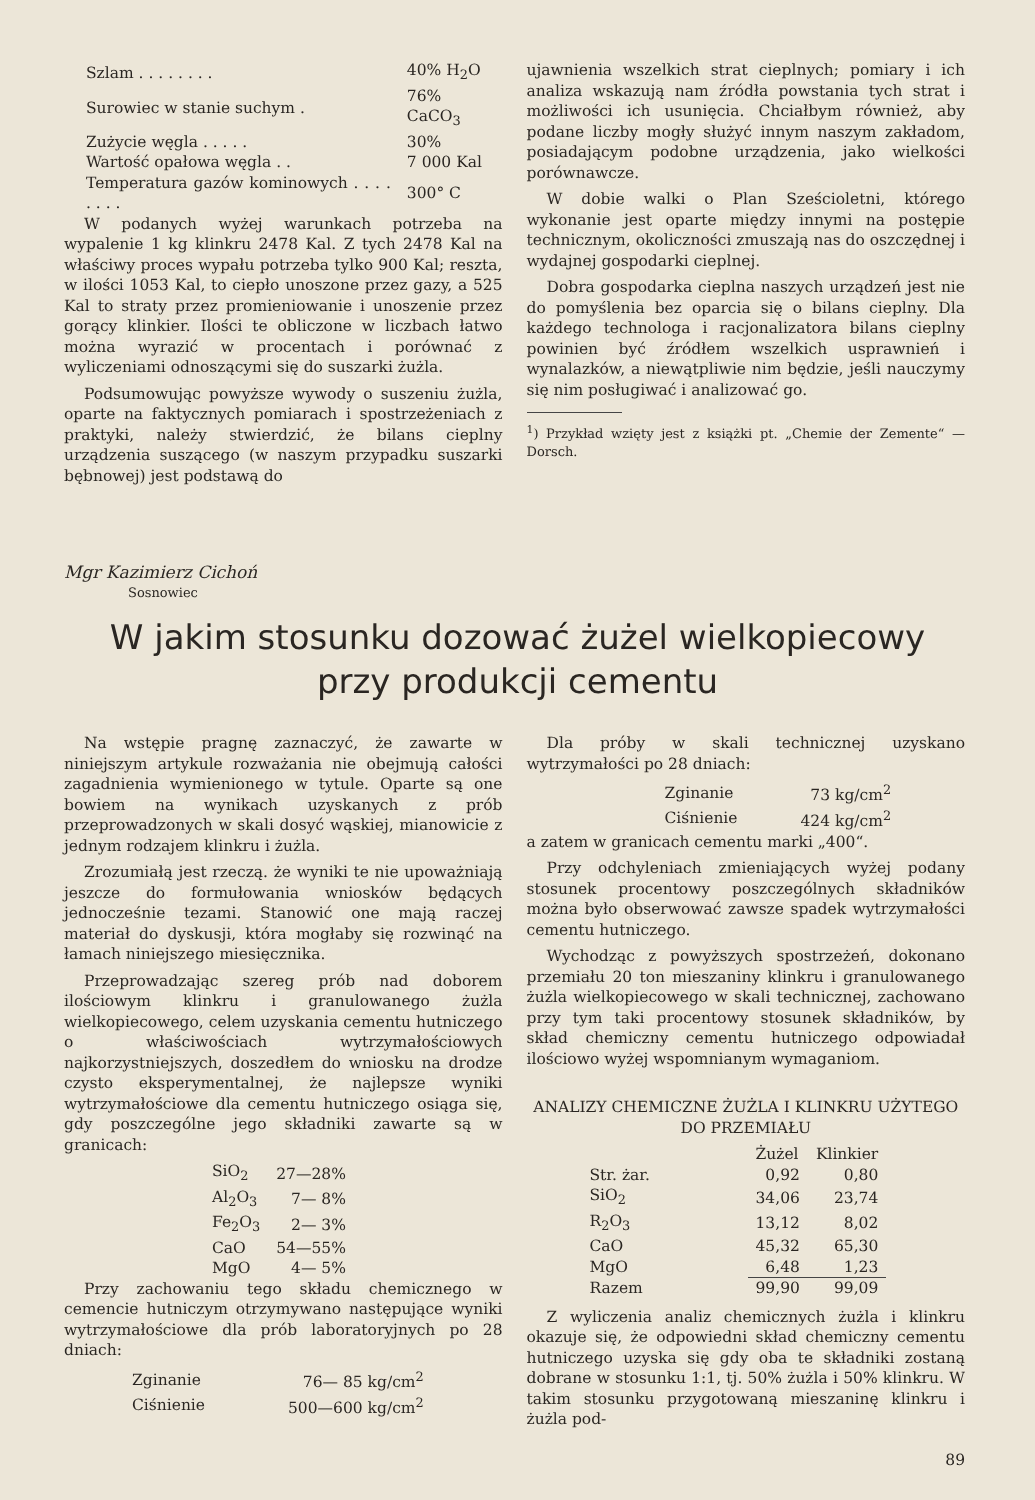| Szlam . . . . . . . . | 40% H<sub>2</sub>O |
| Surowiec w stanie suchym . | 76% CaCO<sub>3</sub> |
| Zużycie węgla . . . . . | 30% |
| Wartość opałowa węgla . . | 7 000 Kal |
| Temperatura gazów kominowych . . . . . . . . | 300° C |
W podanych wyżej warunkach potrzeba na wypalenie 1 kg klinkru 2478 Kal. Z tych 2478 Kal na właściwy proces wypału potrzeba tylko 900 Kal; reszta, w ilości 1053 Kal, to ciepło unoszone przez gazy, a 525 Kal to straty przez promieniowanie i unoszenie przez gorący klinkier. Ilości te obliczone w liczbach łatwo można wyrazić w procentach i porównać z wyliczeniami odnoszącymi się do suszarki żużla.
Podsumowując powyższe wywody o suszeniu żużla, oparte na faktycznych pomiarach i spostrzeżeniach z praktyki, należy stwierdzić, że bilans cieplny urządzenia suszącego (w naszym przypadku suszarki bębnowej) jest podstawą do
ujawnienia wszelkich strat cieplnych; pomiary i ich analiza wskazują nam źródła powstania tych strat i możliwości ich usunięcia. Chciałbym również, aby podane liczby mogły służyć innym naszym zakładom, posiadającym podobne urządzenia, jako wielkości porównawcze.
W dobie walki o Plan Sześcioletni, którego wykonanie jest oparte między innymi na postępie technicznym, okoliczności zmuszają nas do oszczędnej i wydajnej gospodarki cieplnej.
Dobra gospodarka cieplna naszych urządzeń jest nie do pomyślenia bez oparcia się o bilans cieplny. Dla każdego technologa i racjonalizatora bilans cieplny powinien być źródłem wszelkich usprawnień i wynalazków, a niewątpliwie nim będzie, jeśli nauczymy się nim posługiwać i analizować go.
<sup>1</sup>) Przykład wzięty jest z książki pt. „Chemie der Zemente“ — Dorsch.
Mgr Kazimierz Cichoń
Sosnowiec
W jakim stosunku dozować żużel wielkopiecowy
przy produkcji cementu
Na wstępie pragnę zaznaczyć, że zawarte w niniejszym artykule rozważania nie obejmują całości zagadnienia wymienionego w tytule. Oparte są one bowiem na wynikach uzyskanych z prób przeprowadzonych w skali dosyć wąskiej, mianowicie z jednym rodzajem klinkru i żużla.
Zrozumiałą jest rzeczą. że wyniki te nie upoważniają jeszcze do formułowania wniosków będących jednocześnie tezami. Stanowić one mają raczej materiał do dyskusji, która mogłaby się rozwinąć na łamach niniejszego miesięcznika.
Przeprowadzając szereg prób nad doborem ilościowym klinkru i granulowanego żużla wielkopiecowego, celem uzyskania cementu hutniczego o właściwościach wytrzymałościowych najkorzystniejszych, doszedłem do wniosku na drodze czysto eksperymentalnej, że najlepsze wyniki wytrzymałościowe dla cementu hutniczego osiąga się, gdy poszczególne jego składniki zawarte są w granicach:
| SiO<sub>2</sub> | 27—28% |
| Al<sub>2</sub>O<sub>3</sub> | 7— 8% |
| Fe<sub>2</sub>O<sub>3</sub> | 2— 3% |
| CaO | 54—55% |
| MgO | 4— 5% |
Przy zachowaniu tego składu chemicznego w cemencie hutniczym otrzymywano następujące wyniki wytrzymałościowe dla prób laboratoryjnych po 28 dniach:
| Zginanie | 76— 85 kg/cm<sup>2</sup> |
| Ciśnienie | 500—600 kg/cm<sup>2</sup> |
Dla próby w skali technicznej uzyskano wytrzymałości po 28 dniach:
| Zginanie | 73 kg/cm<sup>2</sup> |
| Ciśnienie | 424 kg/cm<sup>2</sup> |
a zatem w granicach cementu marki „400“.
Przy odchyleniach zmieniających wyżej podany stosunek procentowy poszczególnych składników można było obserwować zawsze spadek wytrzymałości cementu hutniczego.
Wychodząc z powyższych spostrzeżeń, dokonano przemiału 20 ton mieszaniny klinkru i granulowanego żużla wielkopiecowego w skali technicznej, zachowano przy tym taki procentowy stosunek składników, by skład chemiczny cementu hutniczego odpowiadał ilościowo wyżej wspomnianym wymaganiom.
ANALIZY CHEMICZNE ŻUŻLA I KLINKRU UŻYTEGO DO PRZEMIAŁU
| | Żużel | Klinkier |
| --- | --- | --- |
| Str. żar. | 0,92 | 0,80 |
| SiO<sub>2</sub> | 34,06 | 23,74 |
| R<sub>2</sub>O<sub>3</sub> | 13,12 | 8,02 |
| CaO | 45,32 | 65,30 |
| MgO | 6,48 | 1,23 |
| Razem | 99,90 | 99,09 |
Z wyliczenia analiz chemicznych żużla i klinkru okazuje się, że odpowiedni skład chemiczny cementu hutniczego uzyska się gdy oba te składniki zostaną dobrane w stosunku 1:1, tj. 50% żużla i 50% klinkru. W takim stosunku przygotowaną mieszaninę klinkru i żużla pod-
89